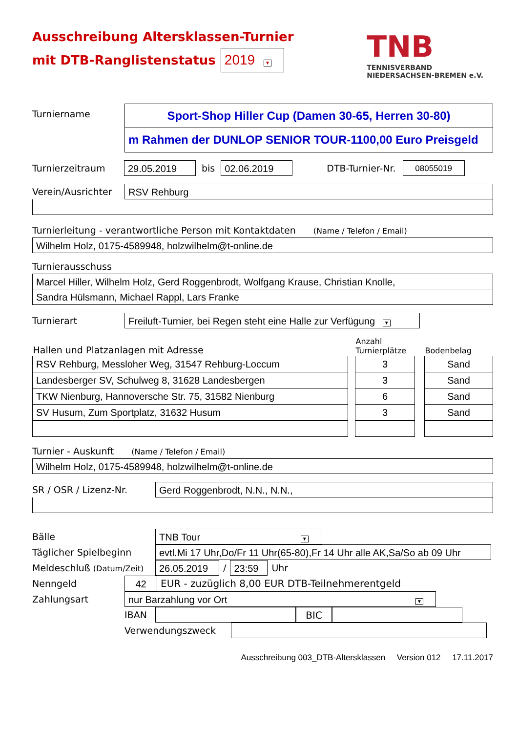Ausschreibung Altersklassen-Turnier
mit DTB-Ranglistenstatus 2019 ▼
TNB
TENNISVERBAND
NIEDERSACHSEN-BREMEN e.V.
Turniername
Sport-Shop Hiller Cup (Damen 30-65, Herren 30-80)
m Rahmen der DUNLOP SENIOR TOUR-1100,00 Euro Preisgeld
Turnierzeitraum 29.05.2019 bis 02.06.2019 DTB-Turnier-Nr. 08055019
Verein/Ausrichter RSV Rehburg
Turnierleitung - verantwortliche Person mit Kontaktdaten (Name / Telefon / Email)
Wilhelm Holz, 0175-4589948, holzwilhelm@t-online.de
Turnierausschuss
Marcel Hiller, Wilhelm Holz, Gerd Roggenbrodt, Wolfgang Krause, Christian Knolle,
Sandra Hülsmann, Michael Rappl, Lars Franke
Turnierart Freiluft-Turnier, bei Regen steht eine Halle zur Verfügung ▼
| Hallen und Platzanlagen mit Adresse | | Anzahl Turnierplätze | | Bodenbelag |
| --- | --- | --- | --- | --- |
| RSV Rehburg, Messloher Weg, 31547 Rehburg-Loccum | | 3 | | Sand |
| Landesberger SV, Schulweg 8, 31628 Landesbergen | | 3 | | Sand |
| TKW Nienburg, Hannoversche Str. 75, 31582 Nienburg | | 6 | | Sand |
| SV Husum, Zum Sportplatz, 31632 Husum | | 3 | | Sand |
Turnier - Auskunft (Name / Telefon / Email)
Wilhelm Holz, 0175-4589948, holzwilhelm@t-online.de
SR / OSR / Lizenz-Nr. Gerd Roggenbrodt, N.N., N.N.,
Bälle TNB Tour ▼
Täglicher Spielbeginn evtl.Mi 17 Uhr,Do/Fr 11 Uhr(65-80),Fr 14 Uhr alle AK,Sa/So ab 09 Uhr
Meldeschluß (Datum/Zeit) 26.05.2019 / 23:59 Uhr
Nenngeld 42 EUR - zuzüglich 8,00 EUR DTB-Teilnehmerentgeld
Zahlungsart nur Barzahlung vor Ort ▼
IBAN BIC
Verwendungszweck
Ausschreibung 003_DTB-Altersklassen Version 012 17.11.2017